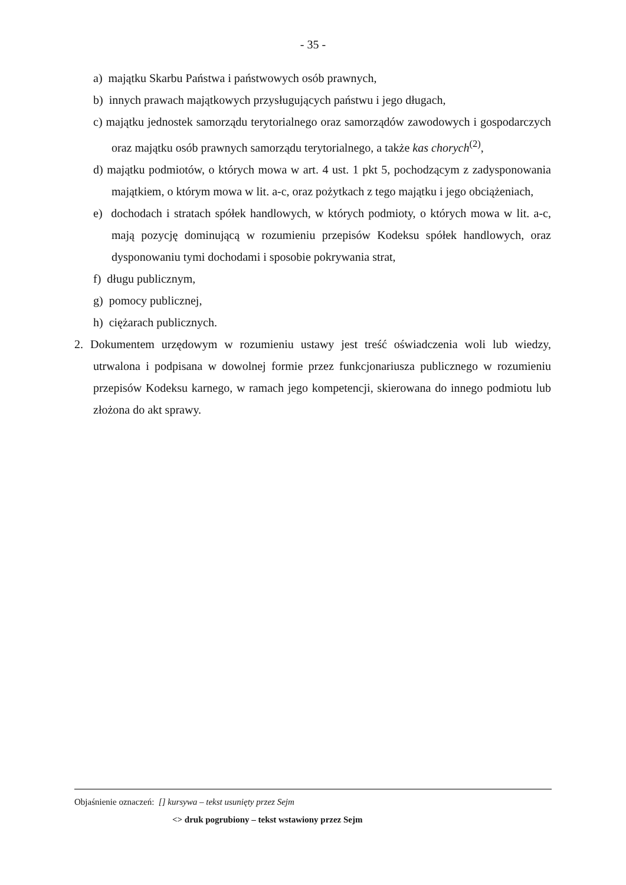- 35 -
a) majątku Skarbu Państwa i państwowych osób prawnych,
b) innych prawach majątkowych przysługujących państwu i jego długach,
c) majątku jednostek samorządu terytorialnego oraz samorządów zawodowych i gospodarczych oraz majątku osób prawnych samorządu terytorialnego, a także kas chorych<sup>(2)</sup>,
d) majątku podmiotów, o których mowa w art. 4 ust. 1 pkt 5, pochodzącym z zadysponowania majątkiem, o którym mowa w lit. a-c, oraz pożytkach z tego majątku i jego obciążeniach,
e) dochodach i stratach spółek handlowych, w których podmioty, o których mowa w lit. a-c, mają pozycję dominującą w rozumieniu przepisów Kodeksu spółek handlowych, oraz dysponowaniu tymi dochodami i sposobie pokrywania strat,
f) długu publicznym,
g) pomocy publicznej,
h) ciężarach publicznych.
2. Dokumentem urzędowym w rozumieniu ustawy jest treść oświadczenia woli lub wiedzy, utrwalona i podpisana w dowolnej formie przez funkcjonariusza publicznego w rozumieniu przepisów Kodeksu karnego, w ramach jego kompetencji, skierowana do innego podmiotu lub złożona do akt sprawy.
Objaśnienie oznaczeń: [] kursywa – tekst usunięty przez Sejm
<> druk pogrubiony – tekst wstawiony przez Sejm